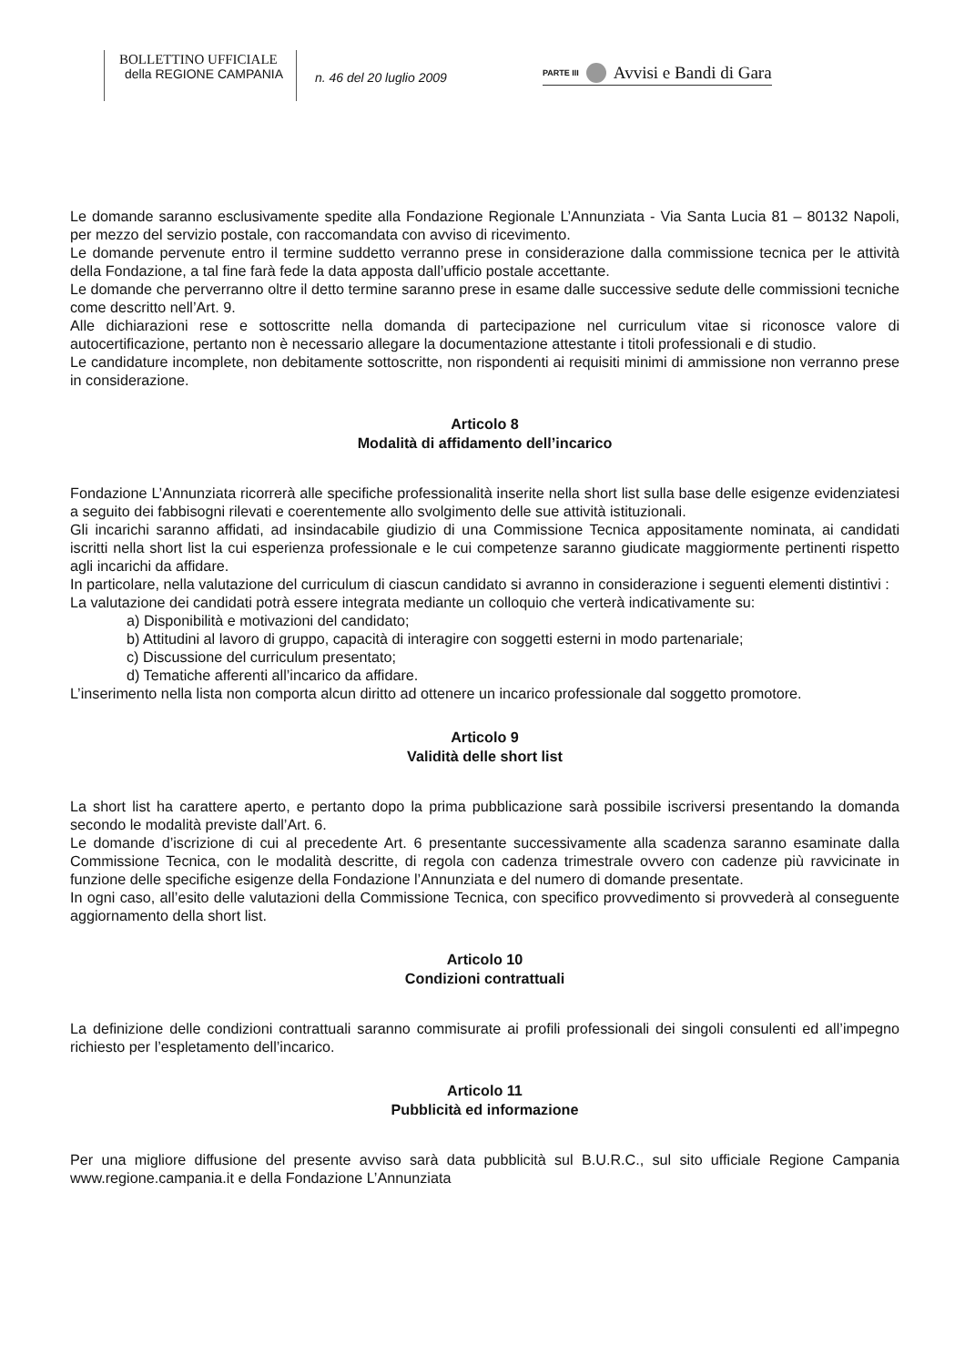BOLLETTINO UFFICIALE
della REGIONE CAMPANIA
n. 46 del 20 luglio 2009
PARTE III
Avvisi e Bandi di Gara
Le domande saranno esclusivamente spedite alla Fondazione Regionale L’Annunziata - Via Santa Lucia 81 – 80132 Napoli, per mezzo del servizio postale, con raccomandata con avviso di ricevimento.
Le domande pervenute entro il termine suddetto verranno prese in considerazione dalla commissione tecnica per le attività della Fondazione, a tal fine farà fede la data apposta dall’ufficio postale accettante.
Le domande che perverranno oltre il detto termine saranno prese in esame dalle successive sedute delle commissioni tecniche come descritto nell’Art. 9.
Alle dichiarazioni rese e sottoscritte nella domanda di partecipazione nel curriculum vitae si riconosce valore di autocertificazione, pertanto non è necessario allegare la documentazione attestante i titoli professionali e di studio.
Le candidature incomplete, non debitamente sottoscritte, non rispondenti ai requisiti minimi di ammissione non verranno prese in considerazione.
Articolo 8
Modalità di affidamento dell’incarico
Fondazione L’Annunziata ricorrerà alle specifiche professionalità inserite nella short list sulla base delle esigenze evidenziatesi a seguito dei fabbisogni rilevati e coerentemente allo svolgimento delle sue attività istituzionali.
Gli incarichi saranno affidati, ad insindacabile giudizio di una Commissione Tecnica appositamente nominata, ai candidati iscritti nella short list la cui esperienza professionale e le cui competenze saranno giudicate maggiormente pertinenti rispetto agli incarichi da affidare.
In particolare, nella valutazione del curriculum di ciascun candidato si avranno in considerazione i seguenti elementi distintivi :
La valutazione dei candidati potrà essere integrata mediante un colloquio che verterà indicativamente su:
a) Disponibilità e motivazioni del candidato;
b) Attitudini al lavoro di gruppo, capacità di interagire con soggetti esterni in modo partenariale;
c) Discussione del curriculum presentato;
d) Tematiche afferenti all’incarico da affidare.
L’inserimento nella lista non comporta alcun diritto ad ottenere un incarico professionale dal soggetto promotore.
Articolo 9
Validità delle short list
La short list ha carattere aperto, e pertanto dopo la prima pubblicazione sarà possibile iscriversi presentando la domanda secondo le modalità previste dall’Art. 6.
Le domande d’iscrizione di cui al precedente Art. 6 presentante successivamente alla scadenza saranno esaminate dalla Commissione Tecnica, con le modalità descritte, di regola con cadenza trimestrale ovvero con cadenze più ravvicinate in funzione delle specifiche esigenze della Fondazione l’Annunziata e del numero di domande presentate.
In ogni caso, all’esito delle valutazioni della Commissione Tecnica, con specifico provvedimento si provvederà al conseguente aggiornamento della short list.
Articolo 10
Condizioni contrattuali
La definizione delle condizioni contrattuali saranno commisurate ai profili professionali dei singoli consulenti ed all’impegno richiesto per l’espletamento dell’incarico.
Articolo 11
Pubblicità ed informazione
Per una migliore diffusione del presente avviso sarà data pubblicità sul B.U.R.C., sul sito ufficiale Regione Campania www.regione.campania.it e della Fondazione L’Annunziata